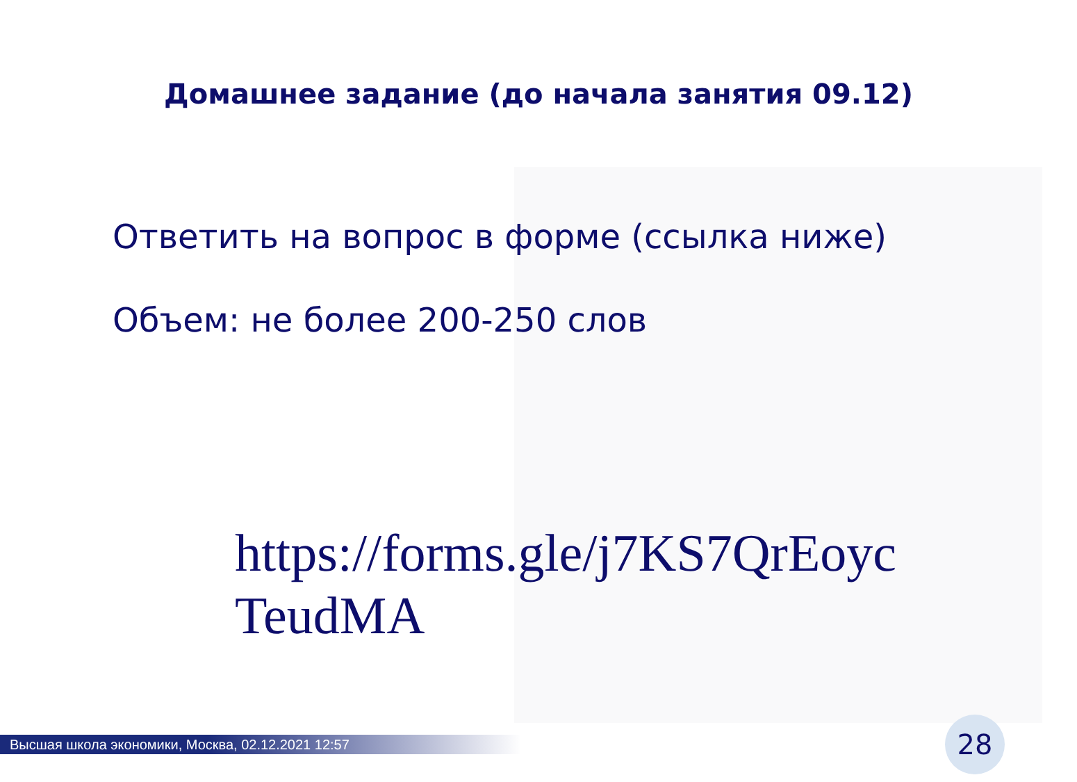Домашнее задание (до начала занятия 09.12)
Ответить на вопрос в форме (ссылка ниже)
Объем: не более 200-250 слов
https://forms.gle/j7KS7QrEoyc TeudMA
Высшая школа экономики, Москва, 02.12.2021 12:57 28